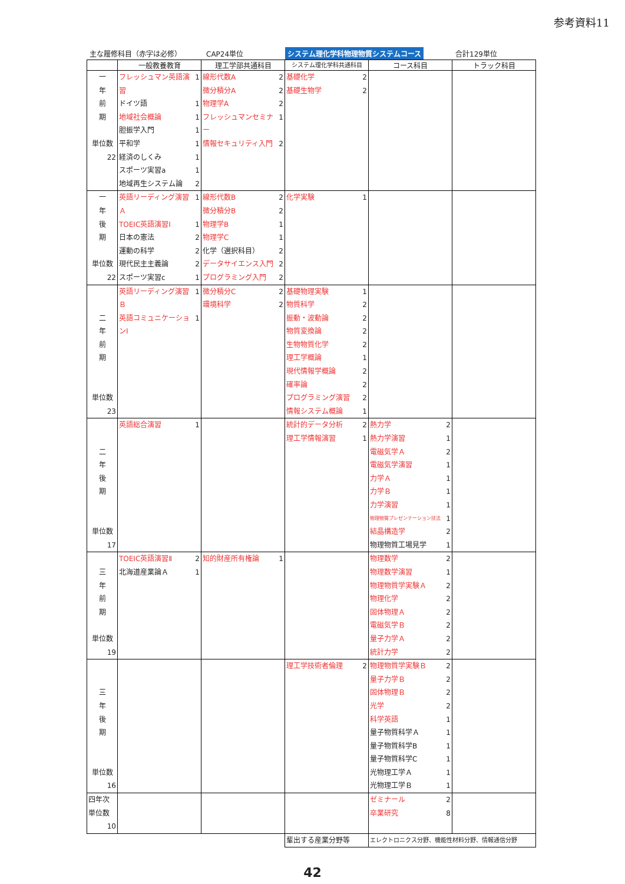参考資料11
主な履修科目（赤字は必修） CAP24単位
システム理化学科物理物質システムコース
合計129単位
| | 一般教養教育 | 理工学部共通科目 | システム理化学科共通科目 | コース科目 | トラック科目 |
| --- | --- | --- | --- | --- | --- |
| 一 年 前 期 単位数 22 | フレッシュマン英語演習 1 ドイツ語 1 地域社会概論 1 胆振学入門 1 平和学 1 経済のしくみ 1 スポーツ実習a 1 地域再生システム論 2 | 線形代数A 2 微分積分A 2 物理学A 2 フレッシュマンセミナー 1 情報セキュリティ入門 2 | 基礎化学 2 基礎生物学 2 | | |
| 一 年 後 期 単位数 22 | 英語リーディング演習Ａ 1 TOEIC英語演習Ⅰ 1 日本の憲法 2 運動の科学 2 現代民主主義論 2 スポーツ実習c 1 | 線形代数B 2 微分積分B 2 物理学B 1 物理学C 1 化学（選択科目） 2 データサイエンス入門 2 プログラミング入門 2 | 化学実験 1 | | |
| 二 年 前 期 単位数 23 | 英語リーディング演習Ｂ 1 英語コミュニケーションⅠ 1 | 微分積分C 2 環境科学 2 | 基礎物理実験 1 物質科学 2 振動・波動論 2 物質変換論 2 生物物質化学 2 理工学概論 1 現代情報学概論 2 確率論 2 プログラミング演習 2 情報システム概論 1 | | |
| 二 年 後 期 単位数 17 | 英語総合演習 1 | | 統計的データ分析 2 理工学情報演習 1 | 熱力学 2 熱力学演習 1 電磁気学Ａ 2 電磁気学演習 1 力学Ａ 1 力学Ｂ 1 力学演習 1 物理物質プレゼンテーション技法 1 結晶構造学 2 物理物質工場見学 1 | |
| 三 年 前 期 単位数 19 | TOEIC英語演習Ⅱ 2 北海道産業論Ａ 1 | 知的財産所有権論 1 | | 物理数学 2 物理数学演習 1 物理物質学実験Ａ 2 物理化学 2 固体物理Ａ 2 電磁気学Ｂ 2 量子力学Ａ 2 統計力学 2 | |
| 三 年 後 期 単位数 16 | | | 理工学技術者倫理 2 | 物理物質学実験Ｂ 2 量子力学Ｂ 2 固体物理Ｂ 2 光学 2 科学英語 1 量子物質科学Ａ 1 量子物質科学B 1 量子物質科学C 1 光物理工学Ａ 1 光物理工学Ｂ 1 | |
| 四年次 単位数 10 | | | | ゼミナール 2 卒業研究 8 | |
| | | | 輩出する産業分野等 | エレクトロニクス分野、機能性材料分野、情報通信分野 | |
42